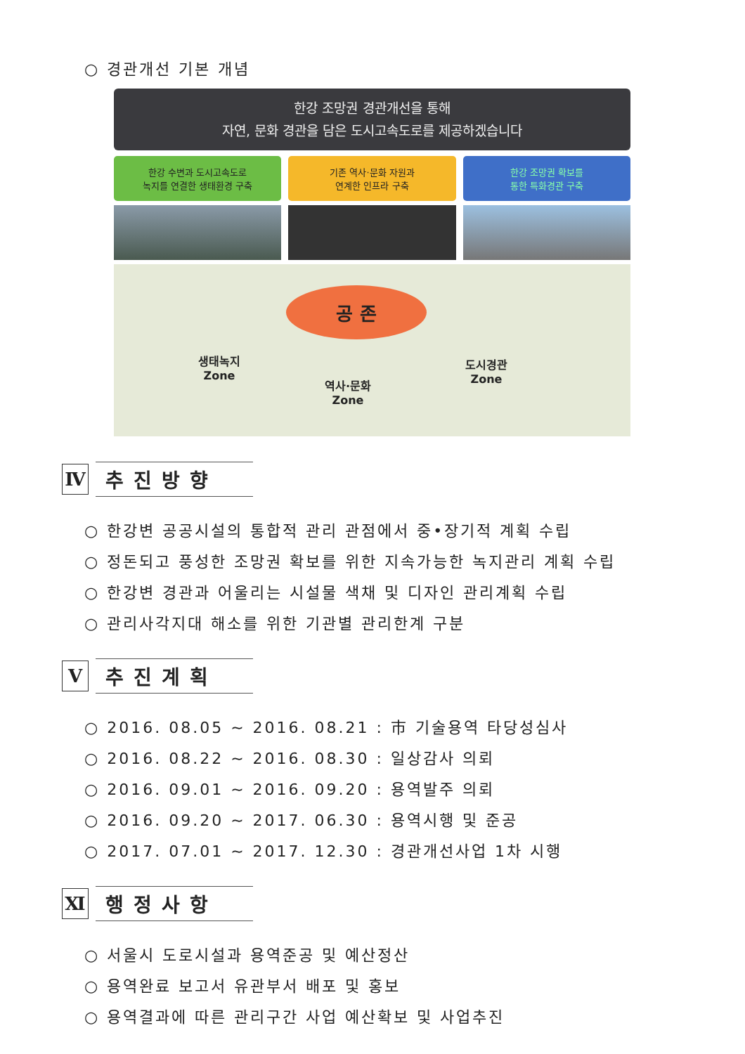○ 경관개선 기본 개념
한강 조망권 경관개선을 통해
자연, 문화 경관을 담은 도시고속도로를 제공하겠습니다
한강 수변과 도시고속도로
녹지를 연결한 생태환경 구축
기존 역사·문화 자원과
연계한 인프라 구축
한강 조망권 확보를
통한 특화경관 구축
공 존
생태녹지
Zone
역사·문화
Zone
도시경관
Zone
Ⅳ
추진방향
○ 한강변 공공시설의 통합적 관리 관점에서 중•장기적 계획 수립
○ 정돈되고 풍성한 조망권 확보를 위한 지속가능한 녹지관리 계획 수립
○ 한강변 경관과 어울리는 시설물 색채 및 디자인 관리계획 수립
○ 관리사각지대 해소를 위한 기관별 관리한계 구분
Ⅴ
추진계획
○ 2016. 08.05 ~ 2016. 08.21 : 市 기술용역 타당성심사
○ 2016. 08.22 ~ 2016. 08.30 : 일상감사 의뢰
○ 2016. 09.01 ~ 2016. 09.20 : 용역발주 의뢰
○ 2016. 09.20 ~ 2017. 06.30 : 용역시행 및 준공
○ 2017. 07.01 ~ 2017. 12.30 : 경관개선사업 1차 시행
Ⅺ
행정사항
○ 서울시 도로시설과 용역준공 및 예산정산
○ 용역완료 보고서 유관부서 배포 및 홍보
○ 용역결과에 따른 관리구간 사업 예산확보 및 사업추진